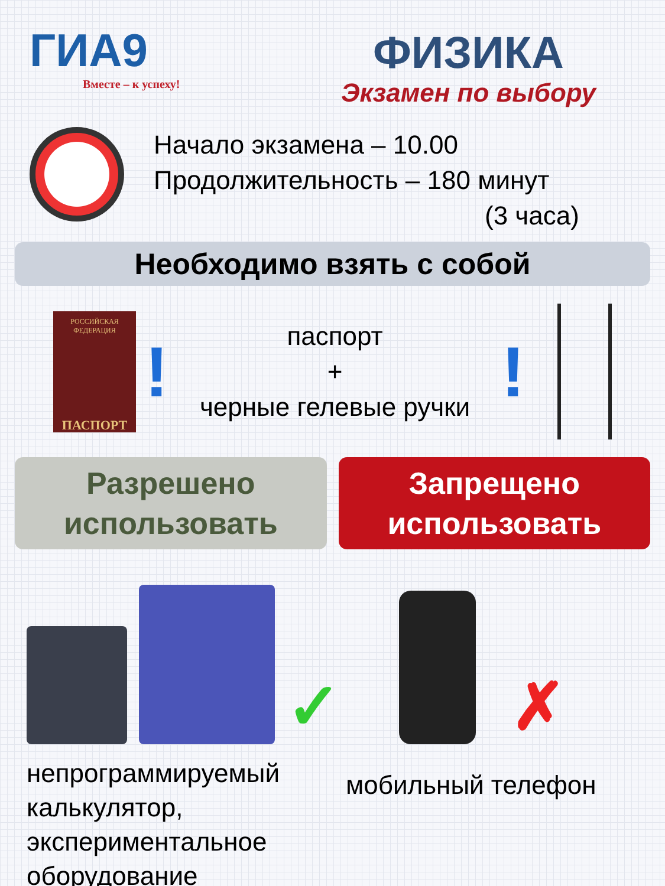ГИА9
Вместе – к успеху!
ФИЗИКА
Экзамен по выбору
Начало экзамена – 10.00
Продолжительность – 180 минут
(3 часа)
Необходимо взять с собой
РОССИЙСКАЯ ФЕДЕРАЦИЯ
ПАСПОРТ
!
паспорт
+
черные гелевые ручки
!
Разрешено
использовать
Запрещено
использовать
✓
непрограммируемый
калькулятор,
экспериментальное
оборудование
✗
мобильный телефон